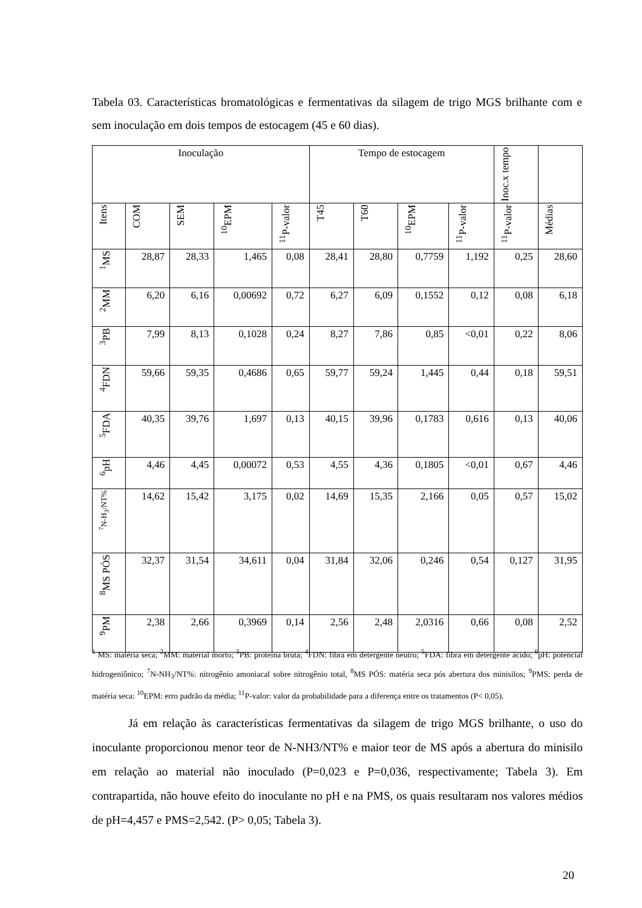Tabela 03. Características bromatológicas e fermentativas da silagem de trigo MGS brilhante com e sem inoculação em dois tempos de estocagem (45 e 60 dias).
| Inoculação | | | | | Tempo de estocagem | | | | Inoc.x tempo | |
| --- | --- | --- | --- | --- | --- | --- | --- | --- | --- | --- |
| Itens | COM | SEM | <sup>10</sup> EPM | <sup>11</sup> P-valor | T45 | T60 | <sup>10</sup> EPM | <sup>11</sup> P-valor | <sup>11</sup> P-valor | Médias |
| <sup>1</sup> MS | 28,87 | 28,33 | 1,465 | 0,08 | 28,41 | 28,80 | 0,7759 | 1,192 | 0,25 | 28,60 |
| <sup>2</sup> MM | 6,20 | 6,16 | 0,00692 | 0,72 | 6,27 | 6,09 | 0,1552 | 0,12 | 0,08 | 6,18 |
| <sup>3</sup> PB | 7,99 | 8,13 | 0,1028 | 0,24 | 8,27 | 7,86 | 0,85 | <0,01 | 0,22 | 8,06 |
| <sup>4</sup> FDN | 59,66 | 59,35 | 0,4686 | 0,65 | 59,77 | 59,24 | 1,445 | 0,44 | 0,18 | 59,51 |
| <sup>5</sup> FDA | 40,35 | 39,76 | 1,697 | 0,13 | 40,15 | 39,96 | 0,1783 | 0,616 | 0,13 | 40,06 |
| <sup>6</sup> pH | 4,46 | 4,45 | 0,00072 | 0,53 | 4,55 | 4,36 | 0,1805 | <0,01 | 0,67 | 4,46 |
| <sup>7</sup>N-H<sub>3</sub>/NT% | 14,62 | 15,42 | 3,175 | 0,02 | 14,69 | 15,35 | 2,166 | 0,05 | 0,57 | 15,02 |
| <sup>8</sup> MS PÓS | 32,37 | 31,54 | 34,611 | 0,04 | 31,84 | 32,06 | 0,246 | 0,54 | 0,127 | 31,95 |
| <sup>9</sup> PM | 2,38 | 2,66 | 0,3969 | 0,14 | 2,56 | 2,48 | 2,0316 | 0,66 | 0,08 | 2,52 |
<sup>1</sup> MS: matéria seca; <sup>2</sup>MM: material morto; <sup>3</sup>PB: proteína bruta; <sup>4</sup>FDN: fibra em detergente neutro; <sup>5</sup>FDA: fibra em detergente ácido; <sup>6</sup>pH: potencial hidrogeniônico; <sup>7</sup>N-NH<sub>3</sub>/NT%: nitrogênio amoniacal sobre nitrogênio total, <sup>8</sup>MS PÓS: matéria seca pós abertura dos minisilos; <sup>9</sup>PMS: perda de matéria seca: <sup>10</sup>EPM: erro padrão da média; <sup>11</sup>P-valor: valor da probabilidade para a diferença entre os tratamentos (P< 0,05).
Já em relação às características fermentativas da silagem de trigo MGS brilhante, o uso do inoculante proporcionou menor teor de N-NH3/NT% e maior teor de MS após a abertura do minisilo em relação ao material não inoculado (P=0,023 e P=0,036, respectivamente; Tabela 3). Em contrapartida, não houve efeito do inoculante no pH e na PMS, os quais resultaram nos valores médios de pH=4,457 e PMS=2,542. (P> 0,05; Tabela 3).
20